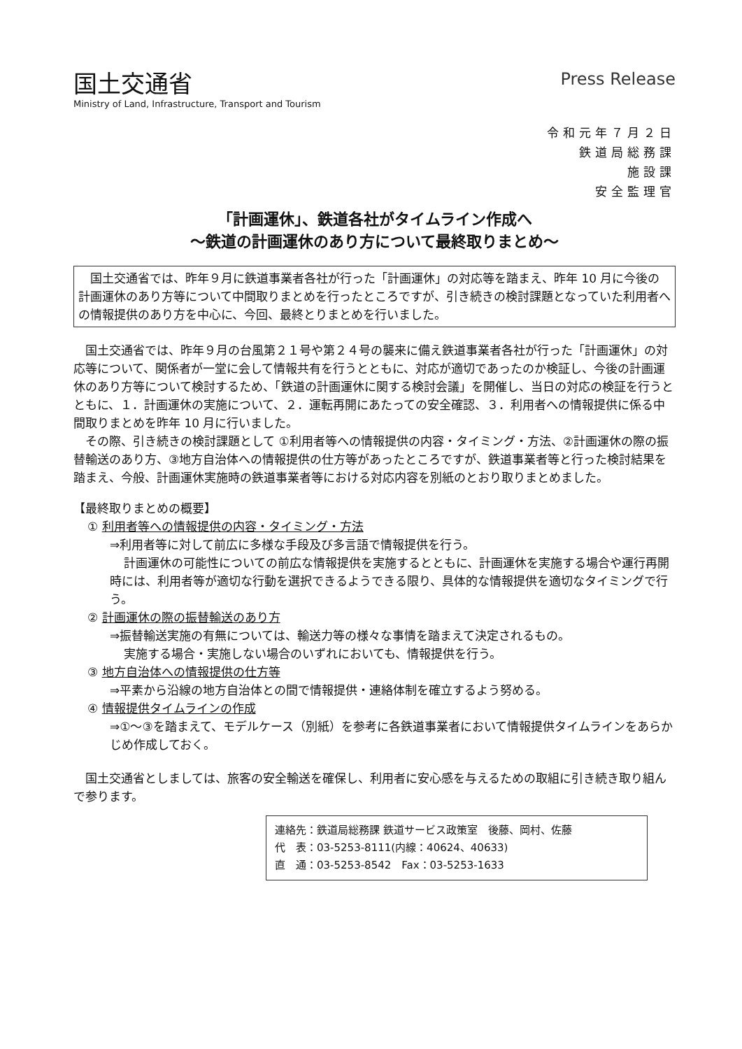国土交通省
Ministry of Land, Infrastructure, Transport and Tourism
Press Release
令和元年７月２日
鉄道局総務課
施設課
安全監理官
「計画運休」、鉄道各社がタイムライン作成へ
～鉄道の計画運休のあり方について最終取りまとめ～
国土交通省では、昨年９月に鉄道事業者各社が行った「計画運休」の対応等を踏まえ、昨年 10 月に今後の計画運休のあり方等について中間取りまとめを行ったところですが、引き続きの検討課題となっていた利用者への情報提供のあり方を中心に、今回、最終とりまとめを行いました。
国土交通省では、昨年９月の台風第２１号や第２４号の襲来に備え鉄道事業者各社が行った「計画運休」の対応等について、関係者が一堂に会して情報共有を行うとともに、対応が適切であったのか検証し、今後の計画運休のあり方等について検討するため、「鉄道の計画運休に関する検討会議」を開催し、当日の対応の検証を行うとともに、１．計画運休の実施について、２．運転再開にあたっての安全確認、３．利用者への情報提供に係る中間取りまとめを昨年 10 月に行いました。
その際、引き続きの検討課題として ①利用者等への情報提供の内容・タイミング・方法、②計画運休の際の振替輸送のあり方、③地方自治体への情報提供の仕方等があったところですが、鉄道事業者等と行った検討結果を踏まえ、今般、計画運休実施時の鉄道事業者等における対応内容を別紙のとおり取りまとめました。
【最終取りまとめの概要】
① 利用者等への情報提供の内容・タイミング・方法
⇒利用者等に対して前広に多様な手段及び多言語で情報提供を行う。
計画運休の可能性についての前広な情報提供を実施するとともに、計画運休を実施する場合や運行再開時には、利用者等が適切な行動を選択できるようできる限り、具体的な情報提供を適切なタイミングで行う。
② 計画運休の際の振替輸送のあり方
⇒振替輸送実施の有無については、輸送力等の様々な事情を踏まえて決定されるもの。
実施する場合・実施しない場合のいずれにおいても、情報提供を行う。
③ 地方自治体への情報提供の仕方等
⇒平素から沿線の地方自治体との間で情報提供・連絡体制を確立するよう努める。
④ 情報提供タイムラインの作成
⇒①～③を踏まえて、モデルケース（別紙）を参考に各鉄道事業者において情報提供タイムラインをあらかじめ作成しておく。
国土交通省としましては、旅客の安全輸送を確保し、利用者に安心感を与えるための取組に引き続き取り組んで参ります。
連絡先：鉄道局総務課 鉄道サービス政策室　後藤、岡村、佐藤
代　表：03-5253-8111(内線：40624、40633)
直　通：03-5253-8542　Fax：03-5253-1633